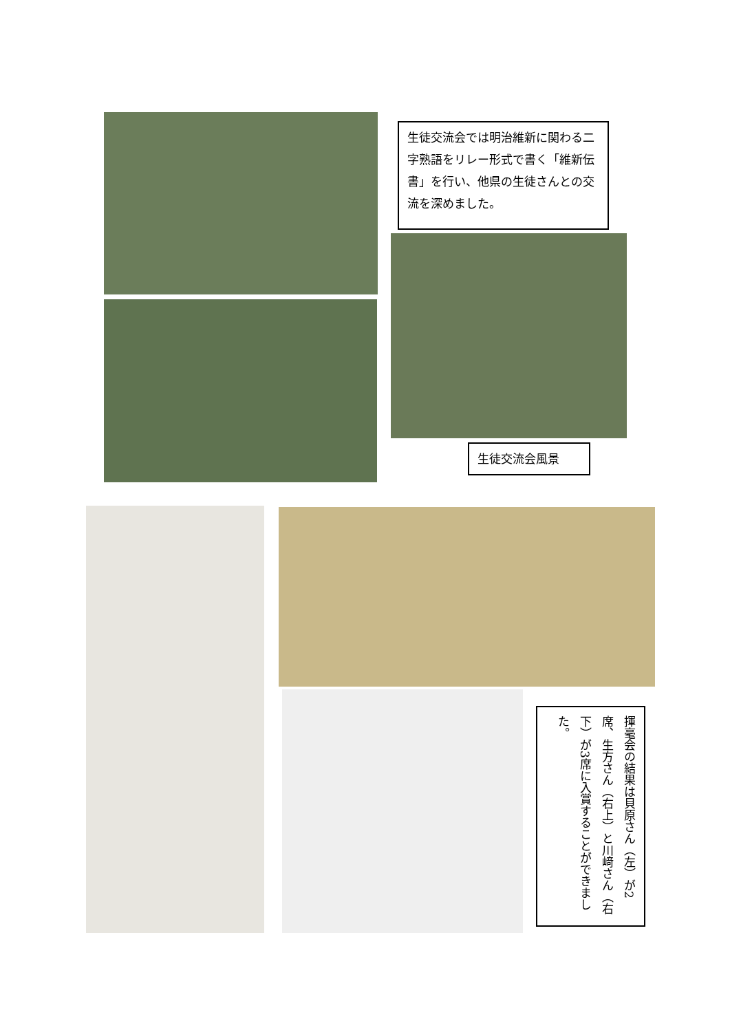生徒交流会では明治維新に関わる二字熟語をリレー形式で書く「維新伝書」を行い、他県の生徒さんとの交流を深めました。
生徒交流会風景
揮毫会の結果は貝原さん（左）が2席、生方さん（右上）と川﨑さん（右下）が3席に入賞することができました。